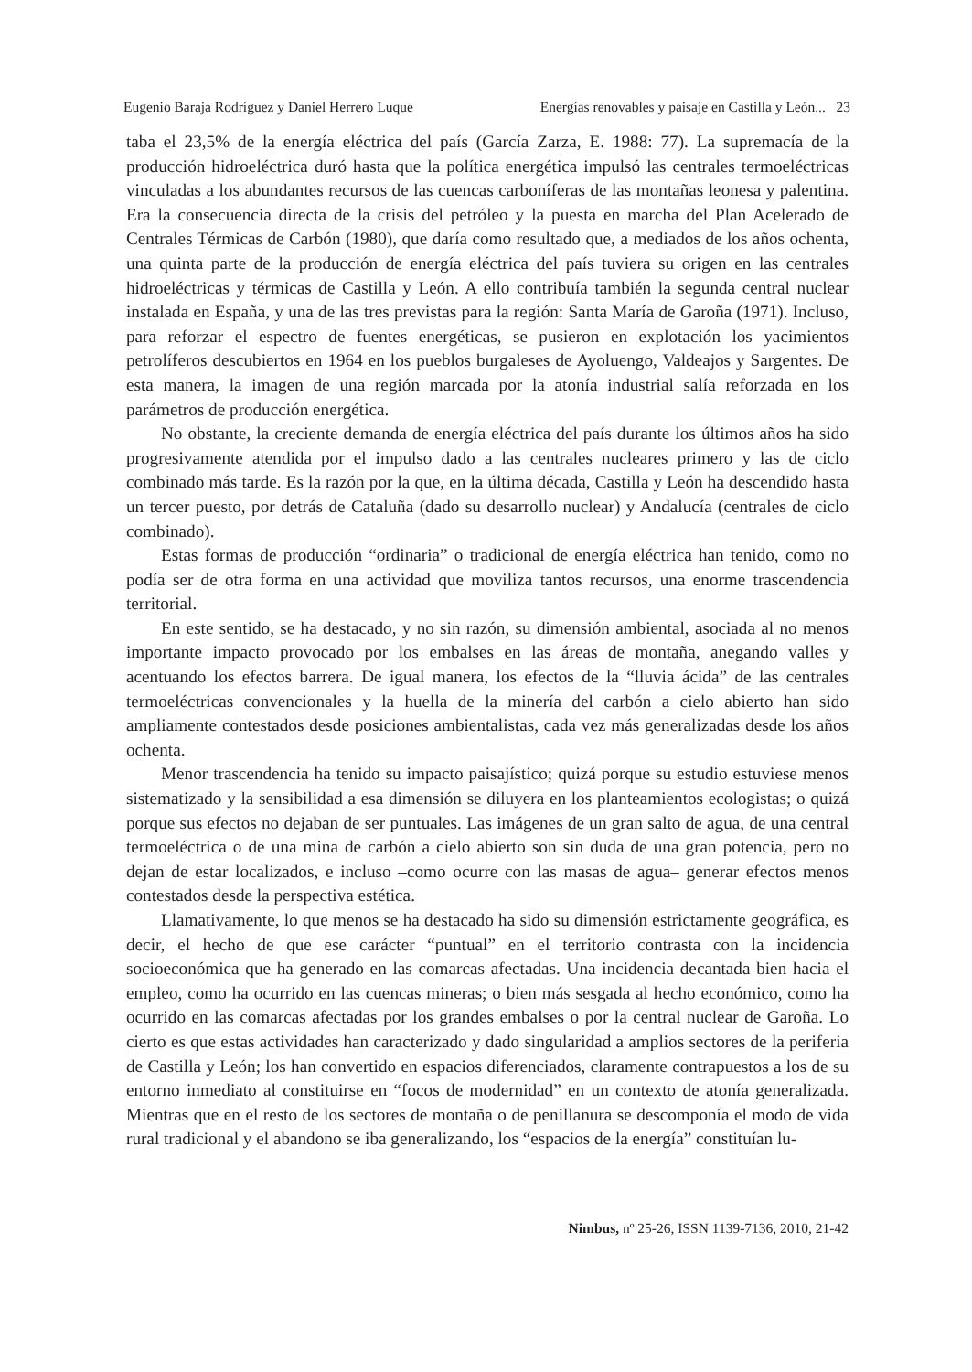Eugenio Baraja Rodríguez y Daniel Herrero Luque Energías renovables y paisaje en Castilla y León... 23
taba el 23,5% de la energía eléctrica del país (García Zarza, E. 1988: 77). La supremacía de la producción hidroeléctrica duró hasta que la política energética impulsó las centrales termoeléctricas vinculadas a los abundantes recursos de las cuencas carboníferas de las montañas leonesa y palentina. Era la consecuencia directa de la crisis del petróleo y la puesta en marcha del Plan Acelerado de Centrales Térmicas de Carbón (1980), que daría como resultado que, a mediados de los años ochenta, una quinta parte de la producción de energía eléctrica del país tuviera su origen en las centrales hidroeléctricas y térmicas de Castilla y León. A ello contribuía también la segunda central nuclear instalada en España, y una de las tres previstas para la región: Santa María de Garoña (1971). Incluso, para reforzar el espectro de fuentes energéticas, se pusieron en explotación los yacimientos petrolíferos descubiertos en 1964 en los pueblos burgaleses de Ayoluengo, Valdeajos y Sargentes. De esta manera, la imagen de una región marcada por la atonía industrial salía reforzada en los parámetros de producción energética.
No obstante, la creciente demanda de energía eléctrica del país durante los últimos años ha sido progresivamente atendida por el impulso dado a las centrales nucleares primero y las de ciclo combinado más tarde. Es la razón por la que, en la última década, Castilla y León ha descendido hasta un tercer puesto, por detrás de Cataluña (dado su desarrollo nuclear) y Andalucía (centrales de ciclo combinado).
Estas formas de producción “ordinaria” o tradicional de energía eléctrica han tenido, como no podía ser de otra forma en una actividad que moviliza tantos recursos, una enorme trascendencia territorial.
En este sentido, se ha destacado, y no sin razón, su dimensión ambiental, asociada al no menos importante impacto provocado por los embalses en las áreas de montaña, anegando valles y acentuando los efectos barrera. De igual manera, los efectos de la “lluvia ácida” de las centrales termoeléctricas convencionales y la huella de la minería del carbón a cielo abierto han sido ampliamente contestados desde posiciones ambientalistas, cada vez más generalizadas desde los años ochenta.
Menor trascendencia ha tenido su impacto paisajístico; quizá porque su estudio estuviese menos sistematizado y la sensibilidad a esa dimensión se diluyera en los planteamientos ecologistas; o quizá porque sus efectos no dejaban de ser puntuales. Las imágenes de un gran salto de agua, de una central termoeléctrica o de una mina de carbón a cielo abierto son sin duda de una gran potencia, pero no dejan de estar localizados, e incluso –como ocurre con las masas de agua– generar efectos menos contestados desde la perspectiva estética.
Llamativamente, lo que menos se ha destacado ha sido su dimensión estrictamente geográfica, es decir, el hecho de que ese carácter “puntual” en el territorio contrasta con la incidencia socioeconómica que ha generado en las comarcas afectadas. Una incidencia decantada bien hacia el empleo, como ha ocurrido en las cuencas mineras; o bien más sesgada al hecho económico, como ha ocurrido en las comarcas afectadas por los grandes embalses o por la central nuclear de Garoña. Lo cierto es que estas actividades han caracterizado y dado singularidad a amplios sectores de la periferia de Castilla y León; los han convertido en espacios diferenciados, claramente contrapuestos a los de su entorno inmediato al constituirse en “focos de modernidad” en un contexto de atonía generalizada. Mientras que en el resto de los sectores de montaña o de penillanura se descomponía el modo de vida rural tradicional y el abandono se iba generalizando, los “espacios de la energía” constituían lu-
Nimbus, nº 25-26, ISSN 1139-7136, 2010, 21-42